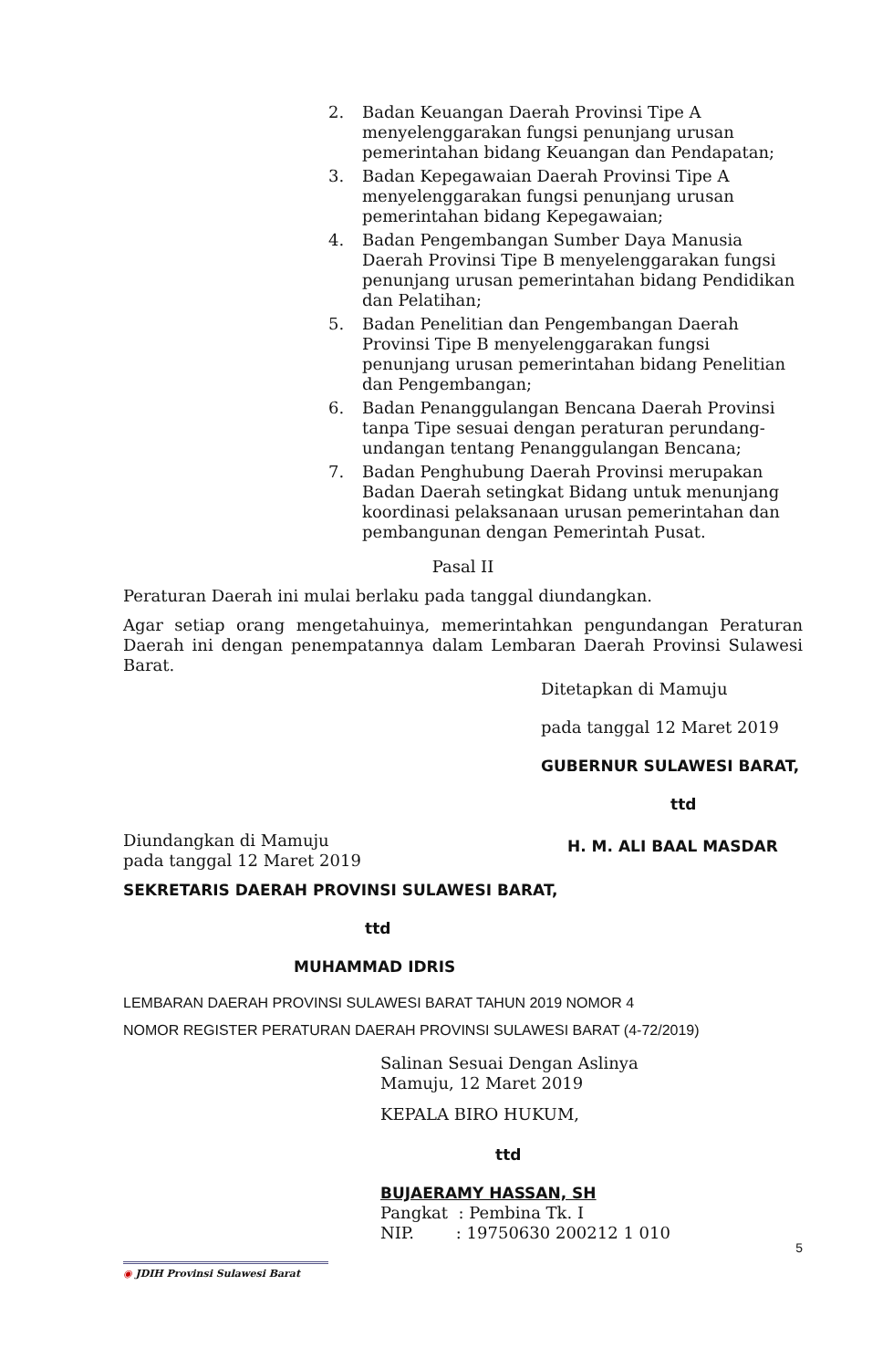2. Badan Keuangan Daerah Provinsi Tipe A menyelenggarakan fungsi penunjang urusan pemerintahan bidang Keuangan dan Pendapatan;
3. Badan Kepegawaian Daerah Provinsi Tipe A menyelenggarakan fungsi penunjang urusan pemerintahan bidang Kepegawaian;
4. Badan Pengembangan Sumber Daya Manusia Daerah Provinsi Tipe B menyelenggarakan fungsi penunjang urusan pemerintahan bidang Pendidikan dan Pelatihan;
5. Badan Penelitian dan Pengembangan Daerah Provinsi Tipe B menyelenggarakan fungsi penunjang urusan pemerintahan bidang Penelitian dan Pengembangan;
6. Badan Penanggulangan Bencana Daerah Provinsi tanpa Tipe sesuai dengan peraturan perundang-undangan tentang Penanggulangan Bencana;
7. Badan Penghubung Daerah Provinsi merupakan Badan Daerah setingkat Bidang untuk menunjang koordinasi pelaksanaan urusan pemerintahan dan pembangunan dengan Pemerintah Pusat.
Pasal II
Peraturan Daerah ini mulai berlaku pada tanggal diundangkan.
Agar setiap orang mengetahuinya, memerintahkan pengundangan Peraturan Daerah ini dengan penempatannya dalam Lembaran Daerah Provinsi Sulawesi Barat.
Ditetapkan di Mamuju
pada tanggal 12 Maret 2019
GUBERNUR SULAWESI BARAT,
ttd
Diundangkan di Mamuju
pada tanggal 12 Maret 2019
H. M. ALI BAAL MASDAR
SEKRETARIS DAERAH PROVINSI SULAWESI BARAT,
ttd
MUHAMMAD IDRIS
LEMBARAN DAERAH PROVINSI SULAWESI BARAT TAHUN 2019 NOMOR 4
NOMOR REGISTER PERATURAN DAERAH PROVINSI SULAWESI BARAT (4-72/2019)
Salinan Sesuai Dengan Aslinya
Mamuju, 12 Maret 2019
KEPALA BIRO HUKUM,
ttd
BUJAERAMY HASSAN, SH
Pangkat : Pembina Tk. I
NIP. : 19750630 200212 1 010
5
◉ JDIH Provinsi Sulawesi Barat